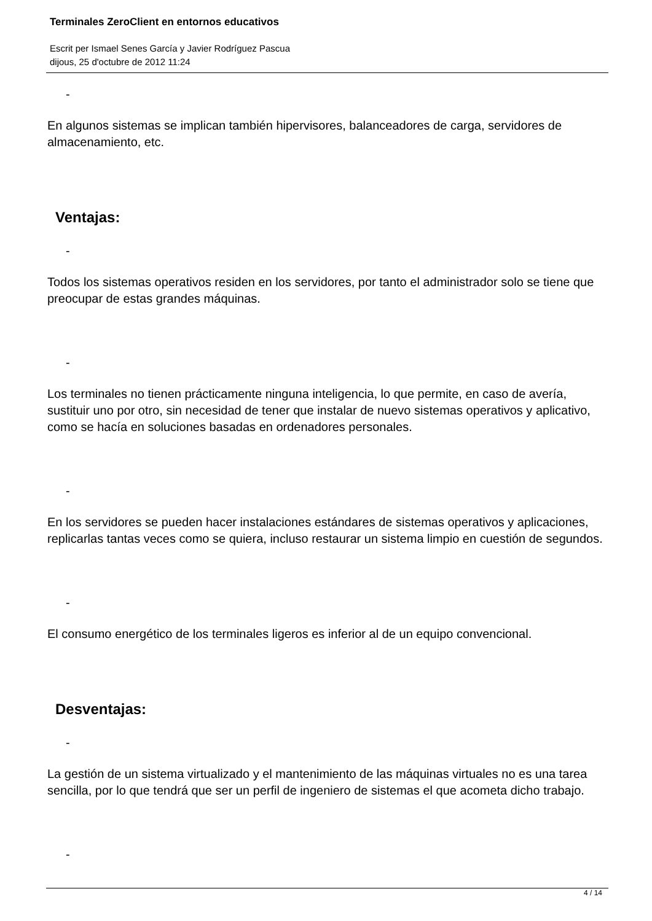Terminales ZeroClient en entornos educativos
Escrit per Ismael Senes García y Javier Rodríguez Pascua
dijous, 25 d'octubre de 2012 11:24
-
En algunos sistemas se implican también hipervisores, balanceadores de carga, servidores de almacenamiento, etc.
Ventajas:
-
Todos los sistemas operativos residen en los servidores, por tanto el administrador solo se tiene que preocupar de estas grandes máquinas.
-
Los terminales no tienen prácticamente ninguna inteligencia, lo que permite, en caso de avería, sustituir uno por otro, sin necesidad de tener que instalar de nuevo sistemas operativos y aplicativo, como se hacía en soluciones basadas en ordenadores personales.
-
En los servidores se pueden hacer instalaciones estándares de sistemas operativos y aplicaciones, replicarlas tantas veces como se quiera, incluso restaurar un sistema limpio en cuestión de segundos.
-
El consumo energético de los terminales ligeros es inferior al de un equipo convencional.
Desventajas:
-
La gestión de un sistema virtualizado y el mantenimiento de las máquinas virtuales no es una tarea sencilla, por lo que tendrá que ser un perfil de ingeniero de sistemas el que acometa dicho trabajo.
-
4 / 14